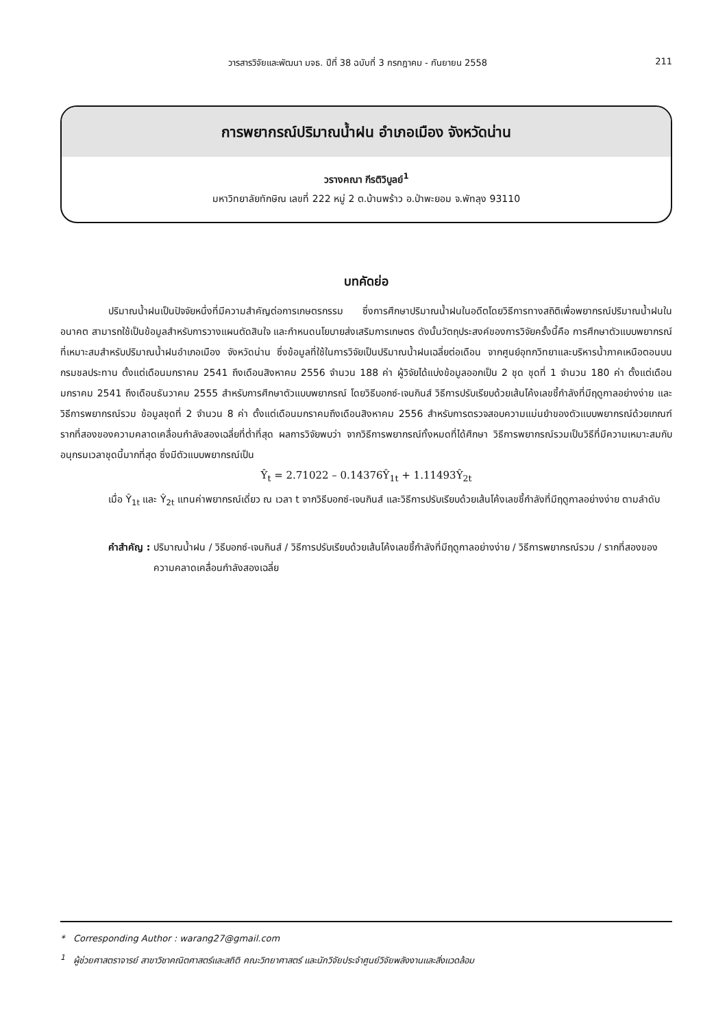วารสารวิจัยและพัฒนา มจธ. ปีที่ 38 ฉบับที่ 3 กรกฎาคม - กันยายน 2558 211
การพยากรณ์ปริมาณน้ำฝน อำเภอเมือง จังหวัดน่าน
วรางคณา กีรติวิบูลย์<sup>1</sup>
มหาวิทยาลัยทักษิณ เลขที่ 222 หมู่ 2 ต.บ้านพร้าว อ.ป่าพะยอม จ.พัทลุง 93110
บทคัดย่อ
ปริมาณน้ำฝนเป็นปัจจัยหนึ่งที่มีความสำคัญต่อการเกษตรกรรม ซึ่งการศึกษาปริมาณน้ำฝนในอดีตโดยวิธีการทางสถิติเพื่อพยากรณ์ปริมาณน้ำฝนในอนาคต สามารถใช้เป็นข้อมูลสำหรับการวางแผนตัดสินใจ และกำหนดนโยบายส่งเสริมการเกษตร ดังนั้นวัตถุประสงค์ของการวิจัยครั้งนี้คือ การศึกษาตัวแบบพยากรณ์ที่เหมาะสมสำหรับปริมาณน้ำฝนอำเภอเมือง จังหวัดน่าน ซึ่งข้อมูลที่ใช้ในการวิจัยเป็นปริมาณน้ำฝนเฉลี่ยต่อเดือน จากศูนย์อุทกวิทยาและบริหารน้ำภาคเหนือตอนบน กรมชลประทาน ตั้งแต่เดือนมกราคม 2541 ถึงเดือนสิงหาคม 2556 จำนวน 188 ค่า ผู้วิจัยได้แบ่งข้อมูลออกเป็น 2 ชุด ชุดที่ 1 จำนวน 180 ค่า ตั้งแต่เดือนมกราคม 2541 ถึงเดือนธันวาคม 2555 สำหรับการศึกษาตัวแบบพยากรณ์ โดยวิธีบอกซ์-เจนกินส์ วิธีการปรับเรียบด้วยเส้นโค้งเลขชี้กำลังที่มีฤดูกาลอย่างง่าย และวิธีการพยากรณ์รวม ข้อมูลชุดที่ 2 จำนวน 8 ค่า ตั้งแต่เดือนมกราคมถึงเดือนสิงหาคม 2556 สำหรับการตรวจสอบความแม่นยำของตัวแบบพยากรณ์ด้วยเกณฑ์รากที่สองของความคลาดเคลื่อนกำลังสองเฉลี่ยที่ต่ำที่สุด ผลการวิจัยพบว่า จากวิธีการพยากรณ์ทั้งหมดที่ได้ศึกษา วิธีการพยากรณ์รวมเป็นวิธีที่มีความเหมาะสมกับอนุกรมเวลาชุดนี้มากที่สุด ซึ่งมีตัวแบบพยากรณ์เป็น
Ŷ<sub>t</sub> = 2.71022 – 0.14376Ŷ<sub>1t</sub> + 1.11493Ŷ<sub>2t</sub>
เมื่อ Ŷ<sub>1t</sub> และ Ŷ<sub>2t</sub> แทนค่าพยากรณ์เดี่ยว ณ เวลา t จากวิธีบอกซ์-เจนกินส์ และวิธีการปรับเรียบด้วยเส้นโค้งเลขชี้กำลังที่มีฤดูกาลอย่างง่าย ตามลำดับ
คำสำคัญ : ปริมาณน้ำฝน / วิธีบอกซ์-เจนกินส์ / วิธีการปรับเรียบด้วยเส้นโค้งเลขชี้กำลังที่มีฤดูกาลอย่างง่าย / วิธีการพยากรณ์รวม / รากที่สองของความคลาดเคลื่อนกำลังสองเฉลี่ย
* Corresponding Author : warang27@gmail.com
<sup>1</sup> ผู้ช่วยศาสตราจารย์ สาขาวิชาคณิตศาสตร์และสถิติ คณะวิทยาศาสตร์ และนักวิจัยประจำศูนย์วิจัยพลังงานและสิ่งแวดล้อม